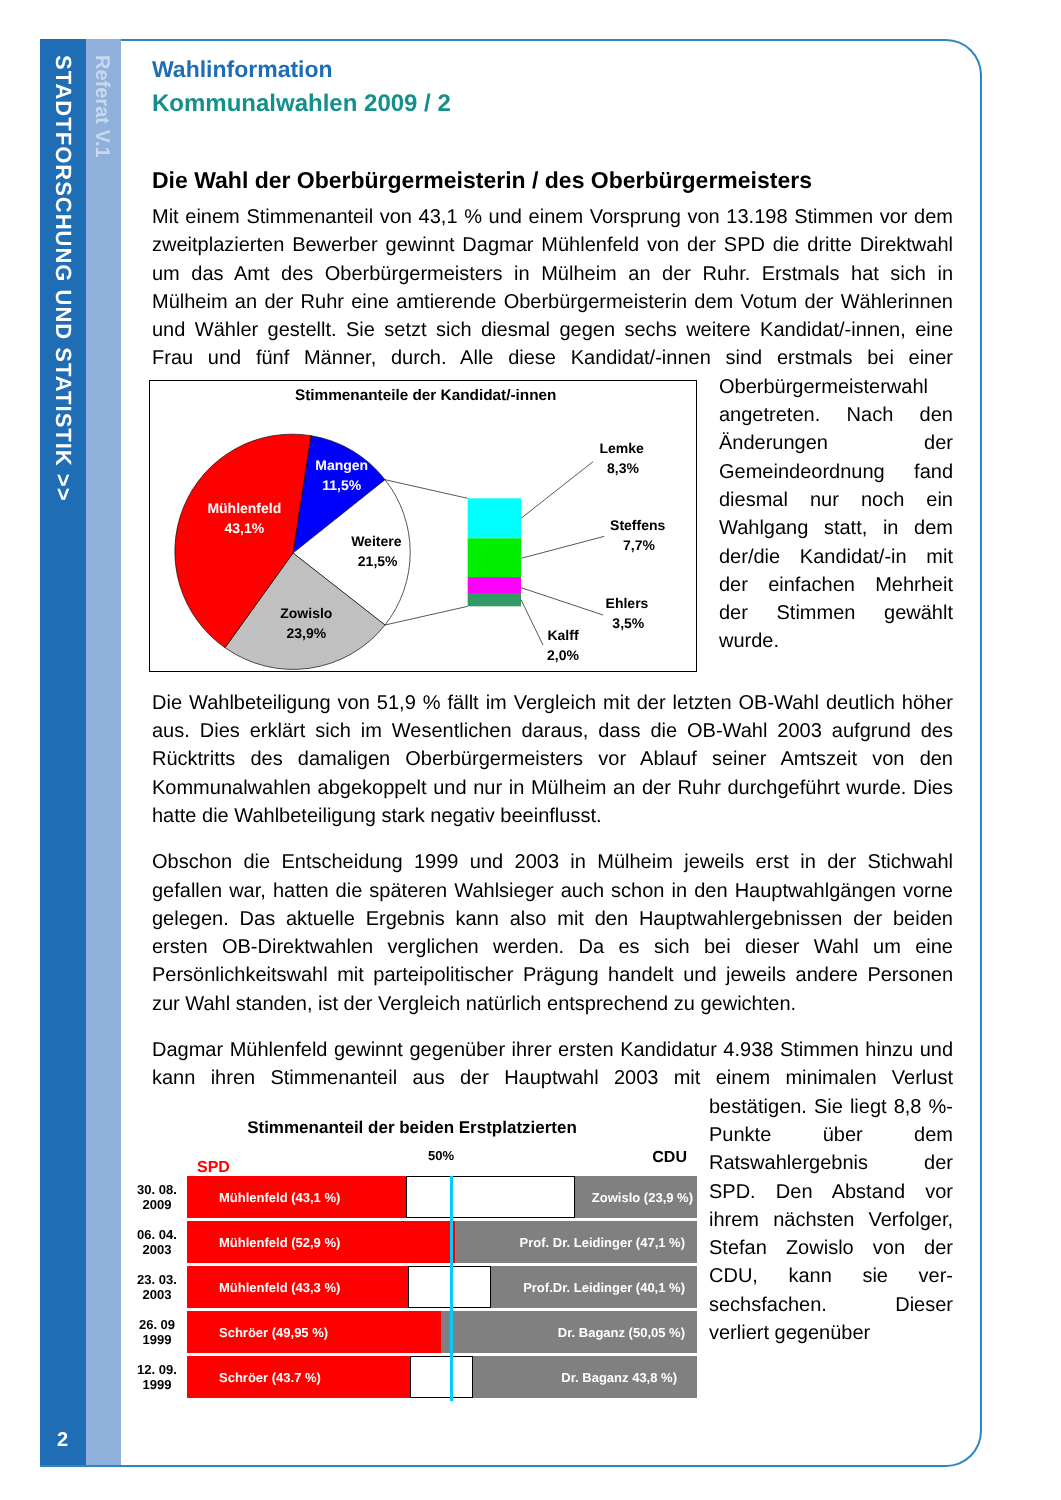STADTFORSCHUNG UND STATISTIK >>
Referat V.1
2
Wahlinformation
Kommunalwahlen 2009 / 2
Die Wahl der Oberbürgermeisterin / des Oberbürgermeisters
Mit einem Stimmenanteil von 43,1 % und einem Vorsprung von 13.198 Stimmen vor dem zweitplazierten Bewerber gewinnt Dagmar Mühlenfeld von der SPD die dritte Direktwahl um das Amt des Oberbürgermeisters in Mülheim an der Ruhr. Erstmals hat sich in Mülheim an der Ruhr eine amtierende Oberbürgermeisterin dem Votum der Wählerinnen und Wähler gestellt. Sie setzt sich diesmal gegen sechs weitere Kandidat/-innen, eine Frau und fünf Männer, durch. Alle diese Kandidat/-innen sind
Stimmenanteile der Kandidat/-innen
Mangen
11,5%
Mühlenfeld
43,1%
Weitere
21,5%
Zowislo
23,9%
Lemke
8,3%
Steffens
7,7%
Ehlers
3,5%
Kalff
2,0%
erstmals bei einer Oberbürgermeisterwahl angetreten. Nach den Änderungen der Gemeindeordnung fand diesmal nur noch ein Wahlgang statt, in dem der/die Kandidat/-in mit der einfachen Mehrheit der Stimmen gewählt wurde.
Die Wahlbeteiligung von 51,9 % fällt im Vergleich mit der letzten OB-Wahl deutlich höher aus. Dies erklärt sich im Wesentlichen daraus, dass die OB-Wahl 2003 aufgrund des Rücktritts des damaligen Oberbürgermeisters vor Ablauf seiner Amtszeit von den Kommunalwahlen abgekoppelt und nur in Mülheim an der Ruhr durchgeführt wurde. Dies hatte die Wahlbeteiligung stark negativ beeinflusst.
Obschon die Entscheidung 1999 und 2003 in Mülheim jeweils erst in der Stichwahl gefallen war, hatten die späteren Wahlsieger auch schon in den Hauptwahlgängen vorne gelegen. Das aktuelle Ergebnis kann also mit den Hauptwahlergebnissen der beiden ersten OB-Direktwahlen verglichen werden. Da es sich bei dieser Wahl um eine Persönlichkeitswahl mit parteipolitischer Prägung handelt und jeweils andere Personen zur Wahl standen, ist der Vergleich natürlich entsprechend zu gewichten.
Dagmar Mühlenfeld gewinnt gegenüber ihrer ersten Kandidatur 4.938 Stimmen hinzu und kann ihren Stimmenanteil aus der Hauptwahl 2003 mit einem minimalen
Stimmenanteil der beiden Erstplatzierten
SPD 50% CDU
30. 08.
2009 Mühlenfeld (43,1 %) Zowislo (23,9 %)
06. 04.
2003 Mühlenfeld (52,9 %) Prof. Dr. Leidinger (47,1 %)
23. 03.
2003 Mühlenfeld (43,3 %) Prof.Dr. Leidinger (40,1 %)
26. 09
1999 Schröer (49,95 %) Dr. Baganz (50,05 %)
12. 09.
1999 Schröer (43.7 %) Dr. Baganz 43,8 %)
Verlust bestätigen. Sie liegt 8,8 %-Punkte über dem Ratswahler­gebnis der SPD. Den Abstand vor ihrem nächsten Verfolger, Stefan Zowislo von der CDU, kann sie ver­sechsfachen. Dieser verliert gegenüber